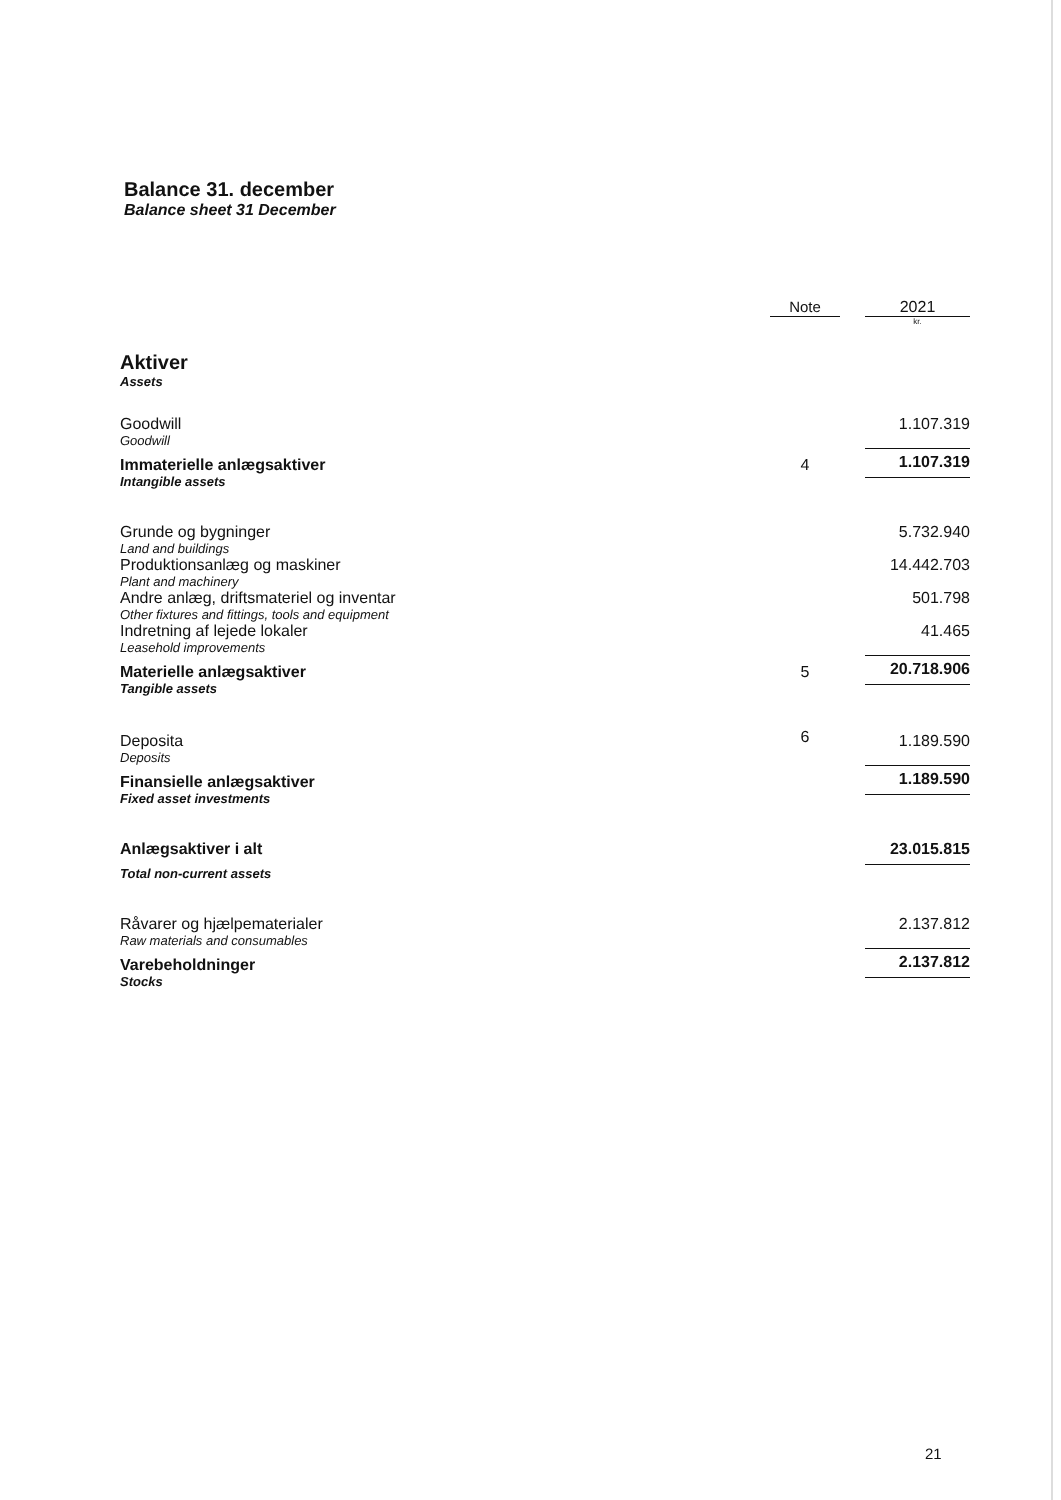Balance 31. december
Balance sheet 31 December
| | Note | | 2021 |
| | | | kr. |
| Aktiver Assets | | | |
| Goodwill Goodwill | | | 1.107.319 |
| Immaterielle anlægsaktiver Intangible assets | 4 | | 1.107.319 |
| Grunde og bygninger Land and buildings | | | 5.732.940 |
| Produktionsanlæg og maskiner Plant and machinery | | | 14.442.703 |
| Andre anlæg, driftsmateriel og inventar Other fixtures and fittings, tools and equipment | | | 501.798 |
| Indretning af lejede lokaler Leasehold improvements | | | 41.465 |
| Materielle anlægsaktiver Tangible assets | 5 | | 20.718.906 |
| Deposita Deposits | 6 | | 1.189.590 |
| Finansielle anlægsaktiver Fixed asset investments | | | 1.189.590 |
| Anlægsaktiver i alt Total non-current assets | | | 23.015.815 |
| Råvarer og hjælpematerialer Raw materials and consumables | | | 2.137.812 |
| Varebeholdninger Stocks | | | 2.137.812 |
21